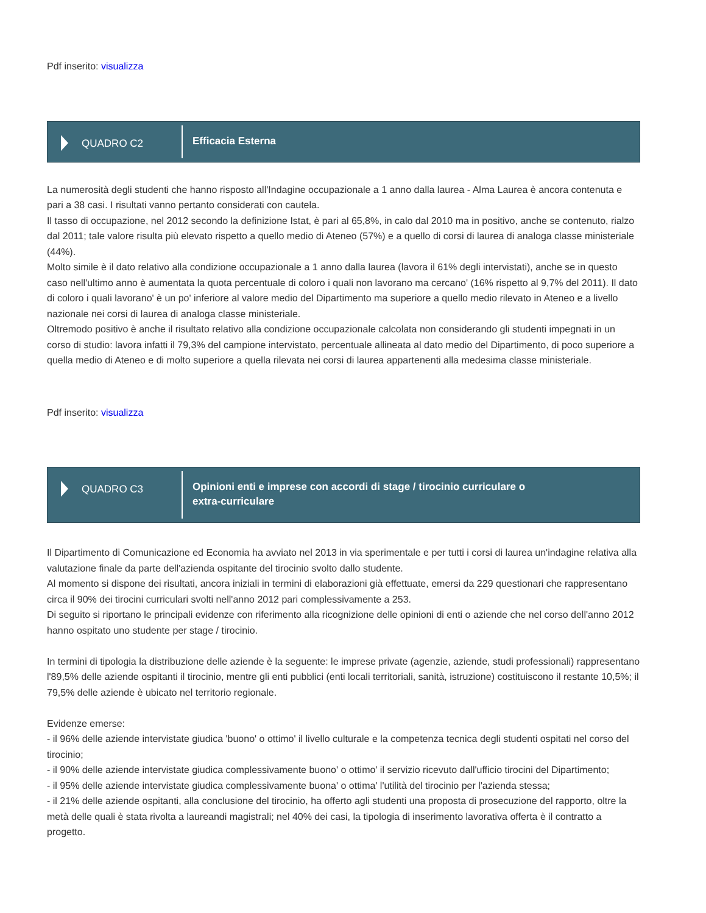Pdf inserito: visualizza
QUADRO C2
Efficacia Esterna
La numerosità degli studenti che hanno risposto all'Indagine occupazionale a 1 anno dalla laurea - Alma Laurea è ancora contenuta e pari a 38 casi. I risultati vanno pertanto considerati con cautela.
Il tasso di occupazione, nel 2012 secondo la definizione Istat, è pari al 65,8%, in calo dal 2010 ma in positivo, anche se contenuto, rialzo dal 2011; tale valore risulta più elevato rispetto a quello medio di Ateneo (57%) e a quello di corsi di laurea di analoga classe ministeriale (44%).
Molto simile è il dato relativo alla condizione occupazionale a 1 anno dalla laurea (lavora il 61% degli intervistati), anche se in questo caso nell'ultimo anno è aumentata la quota percentuale di coloro i quali non lavorano ma cercano' (16% rispetto al 9,7% del 2011). Il dato di coloro i quali lavorano' è un po' inferiore al valore medio del Dipartimento ma superiore a quello medio rilevato in Ateneo e a livello nazionale nei corsi di laurea di analoga classe ministeriale.
Oltremodo positivo è anche il risultato relativo alla condizione occupazionale calcolata non considerando gli studenti impegnati in un corso di studio: lavora infatti il 79,3% del campione intervistato, percentuale allineata al dato medio del Dipartimento, di poco superiore a quella medio di Ateneo e di molto superiore a quella rilevata nei corsi di laurea appartenenti alla medesima classe ministeriale.
Pdf inserito: visualizza
QUADRO C3
Opinioni enti e imprese con accordi di stage / tirocinio curriculare o
extra-curriculare
Il Dipartimento di Comunicazione ed Economia ha avviato nel 2013 in via sperimentale e per tutti i corsi di laurea un'indagine relativa alla valutazione finale da parte dell'azienda ospitante del tirocinio svolto dallo studente.
Al momento si dispone dei risultati, ancora iniziali in termini di elaborazioni già effettuate, emersi da 229 questionari che rappresentano circa il 90% dei tirocini curriculari svolti nell'anno 2012 pari complessivamente a 253.
Di seguito si riportano le principali evidenze con riferimento alla ricognizione delle opinioni di enti o aziende che nel corso dell'anno 2012 hanno ospitato uno studente per stage / tirocinio.
In termini di tipologia la distribuzione delle aziende è la seguente: le imprese private (agenzie, aziende, studi professionali) rappresentano l'89,5% delle aziende ospitanti il tirocinio, mentre gli enti pubblici (enti locali territoriali, sanità, istruzione) costituiscono il restante 10,5%; il 79,5% delle aziende è ubicato nel territorio regionale.
Evidenze emerse:
- il 96% delle aziende intervistate giudica 'buono' o ottimo' il livello culturale e la competenza tecnica degli studenti ospitati nel corso del tirocinio;
- il 90% delle aziende intervistate giudica complessivamente buono' o ottimo' il servizio ricevuto dall'ufficio tirocini del Dipartimento;
- il 95% delle aziende intervistate giudica complessivamente buona' o ottima' l'utilità del tirocinio per l'azienda stessa;
- il 21% delle aziende ospitanti, alla conclusione del tirocinio, ha offerto agli studenti una proposta di prosecuzione del rapporto, oltre la metà delle quali è stata rivolta a laureandi magistrali; nel 40% dei casi, la tipologia di inserimento lavorativa offerta è il contratto a progetto.